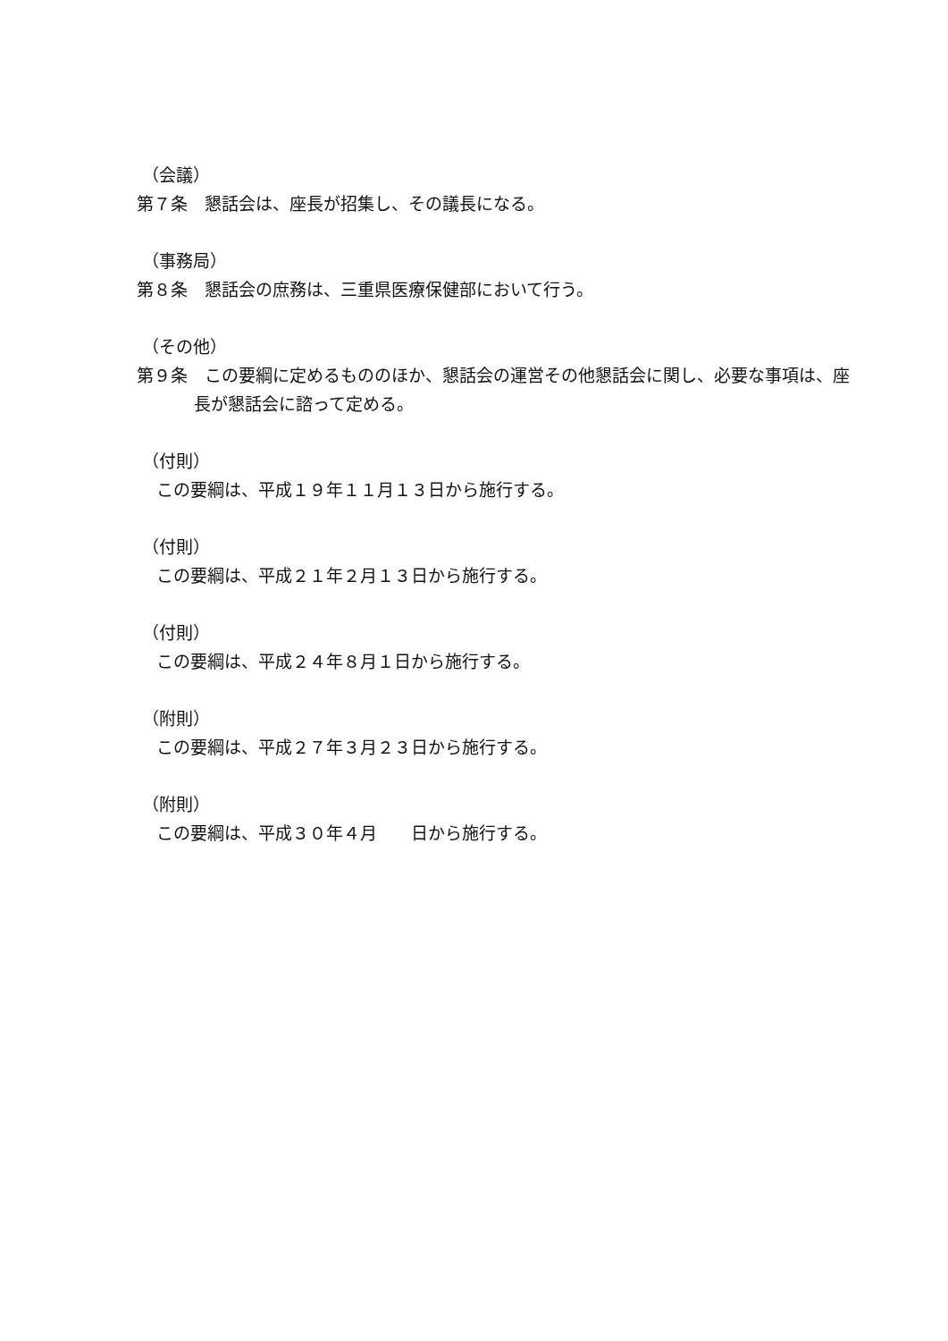（会議）
第７条　懇話会は、座長が招集し、その議長になる。
（事務局）
第８条　懇話会の庶務は、三重県医療保健部において行う。
（その他）
第９条　この要綱に定めるもののほか、懇話会の運営その他懇話会に関し、必要な事項は、座長が懇話会に諮って定める。
（付則）
この要綱は、平成１９年１１月１３日から施行する。
（付則）
この要綱は、平成２１年２月１３日から施行する。
（付則）
この要綱は、平成２４年８月１日から施行する。
（附則）
この要綱は、平成２７年３月２３日から施行する。
（附則）
この要綱は、平成３０年４月　　日から施行する。